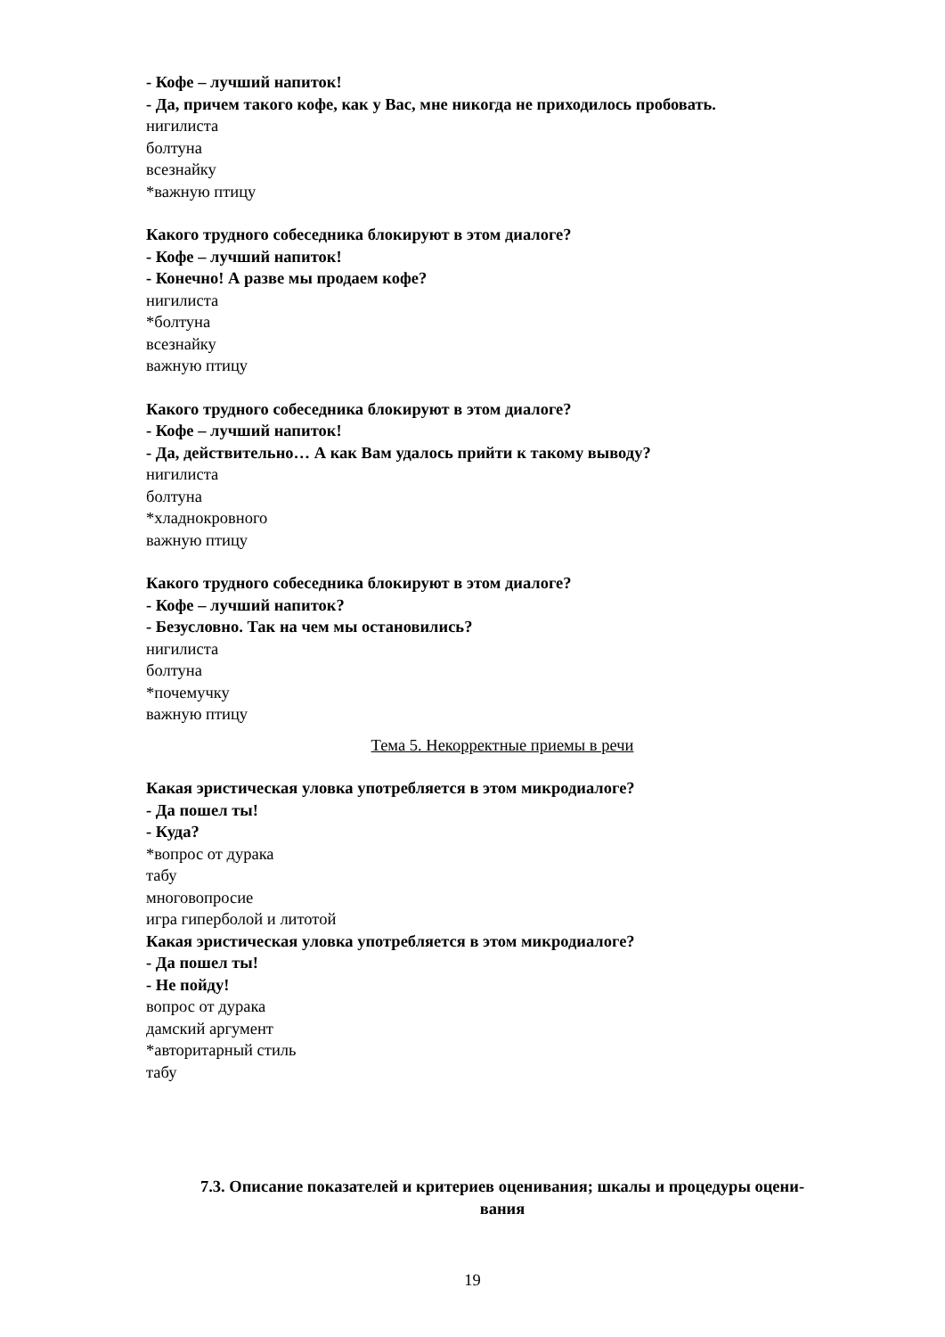- Кофе – лучший напиток!
- Да, причем такого кофе, как у Вас, мне никогда не приходилось пробовать.
нигилиста
болтуна
всезнайку
*важную птицу
Какого трудного собеседника блокируют в этом диалоге?
- Кофе – лучший напиток!
- Конечно! А разве мы продаем кофе?
нигилиста
*болтуна
всезнайку
важную птицу
Какого трудного собеседника блокируют в этом диалоге?
- Кофе – лучший напиток!
- Да, действительно… А как Вам удалось прийти к такому выводу?
нигилиста
болтуна
*хладнокровного
важную птицу
Какого трудного собеседника блокируют в этом диалоге?
- Кофе – лучший напиток?
- Безусловно. Так на чем мы остановились?
нигилиста
болтуна
*почемучку
важную птицу
Тема 5. Некорректные приемы в речи
Какая эристическая уловка употребляется в этом микродиалоге?
- Да пошел ты!
- Куда?
*вопрос от дурака
табу
многовопросие
игра гиперболой и литотой
Какая эристическая уловка употребляется в этом микродиалоге?
- Да пошел ты!
- Не пойду!
вопрос от дурака
дамский аргумент
*авторитарный стиль
табу
7.3. Описание показателей и критериев оценивания; шкалы и процедуры оцени-
вания
19